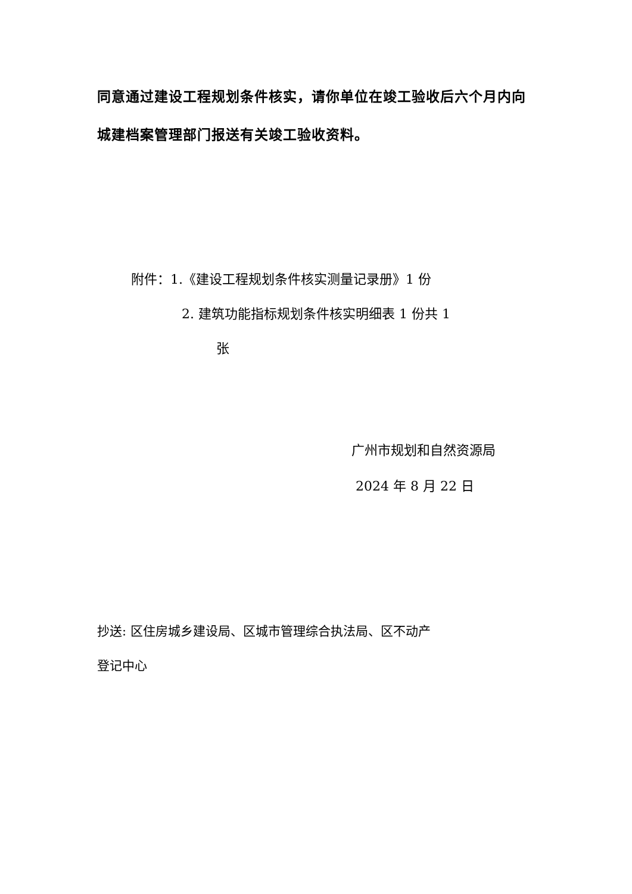同意通过建设工程规划条件核实，请你单位在竣工验收后六个月内向城建档案管理部门报送有关竣工验收资料。
附件：1.《建设工程规划条件核实测量记录册》1 份
2. 建筑功能指标规划条件核实明细表 1 份共 1
张
广州市规划和自然资源局
2024 年 8 月 22 日
抄送: 区住房城乡建设局、区城市管理综合执法局、区不动产
登记中心